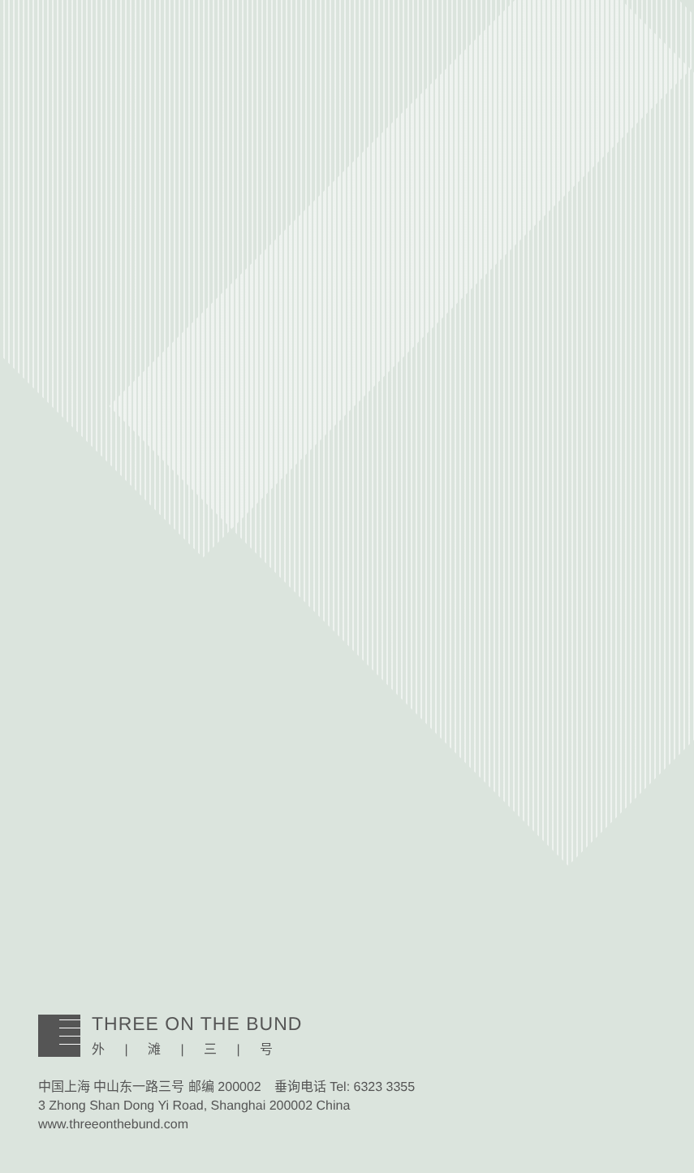THREE ON THE BUND
外 | 滩 | 三 | 号
中国上海 中山东一路三号 邮编 200002　垂询电话 Tel: 6323 3355
3 Zhong Shan Dong Yi Road, Shanghai 200002 China
www.threeonthebund.com